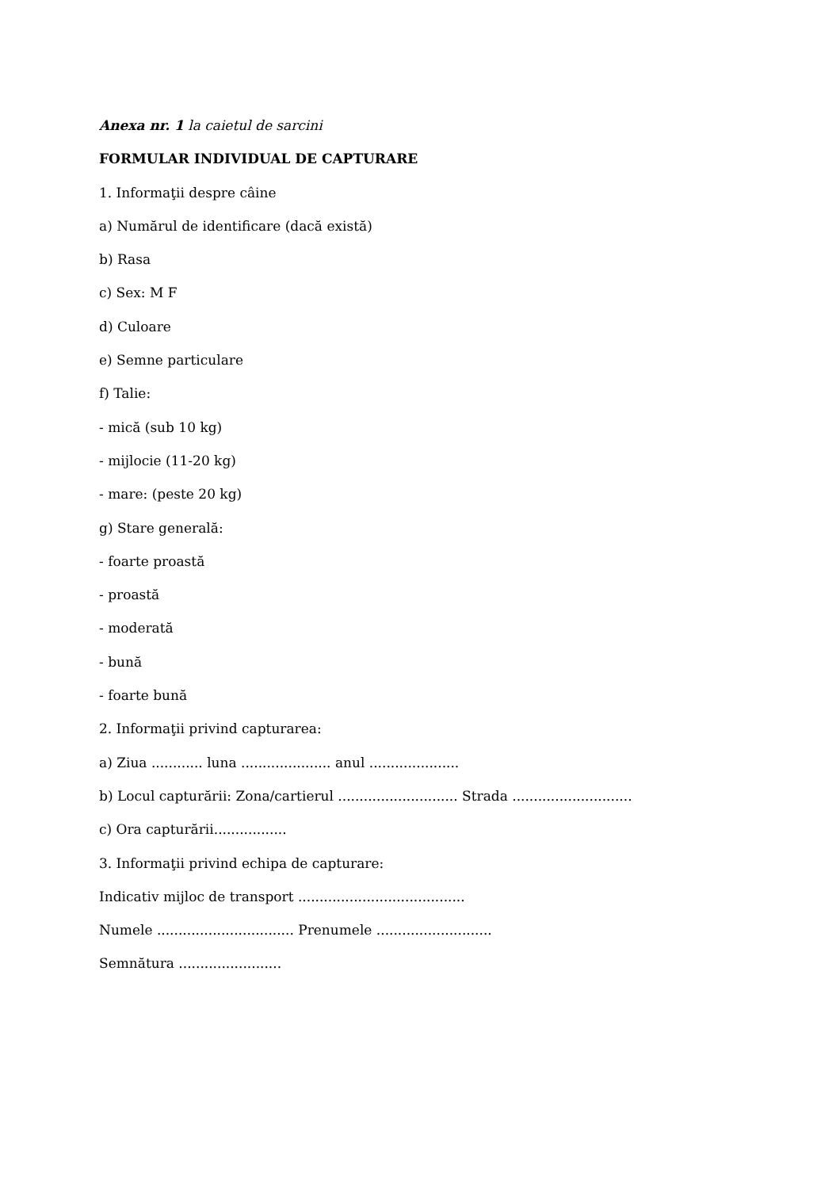Anexa nr. 1 la caietul de sarcini
FORMULAR INDIVIDUAL DE CAPTURARE
1. Informaţii despre câine
a) Numărul de identificare (dacă există)
b) Rasa
c) Sex: M F
d) Culoare
e) Semne particulare
f) Talie:
- mică (sub 10 kg)
- mijlocie (11-20 kg)
- mare: (peste 20 kg)
g) Stare generală:
- foarte proastă
- proastă
- moderată
- bună
- foarte bună
2. Informaţii privind capturarea:
a) Ziua ............ luna ..................... anul .....................
b) Locul capturării: Zona/cartierul ............................ Strada ............................
c) Ora capturării.................
3. Informaţii privind echipa de capturare:
Indicativ mijloc de transport .......................................
Numele ................................ Prenumele ...........................
Semnătura ........................